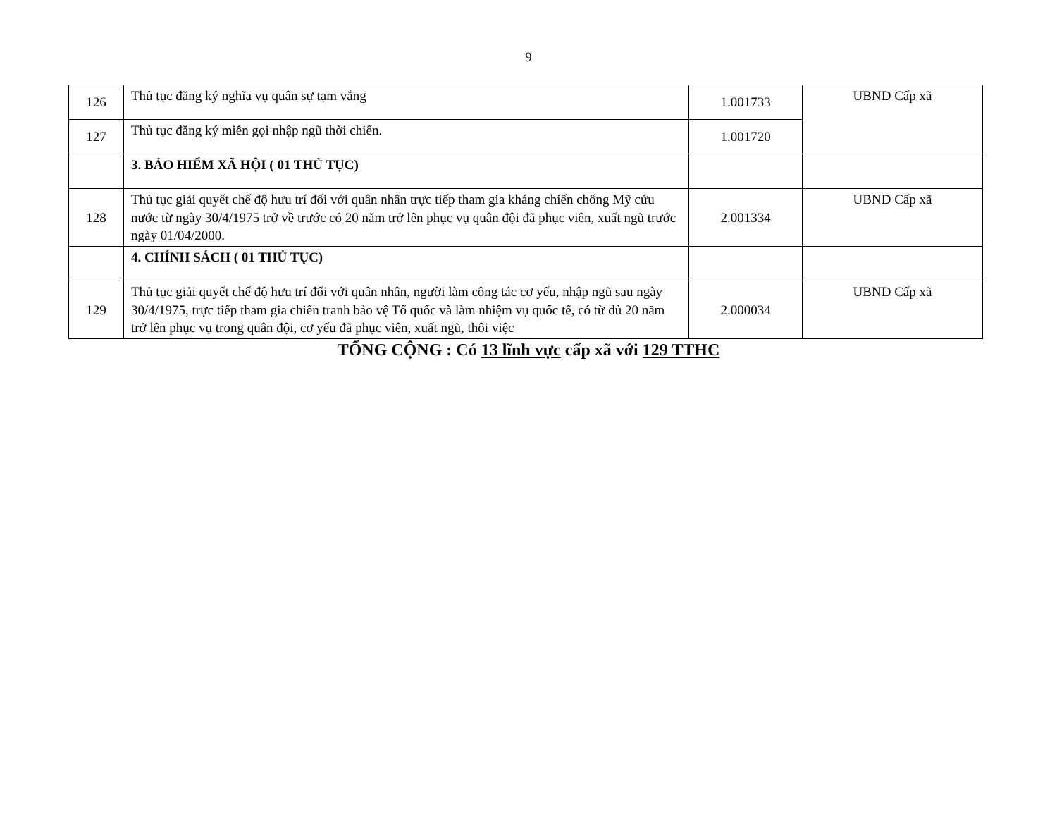9
| 126 | Thủ tục đăng ký nghĩa vụ quân sự tạm vắng | 1.001733 | UBND Cấp xã |
| 127 | Thủ tục đăng ký miễn gọi nhập ngũ thời chiến. | 1.001720 | |
| | 3. BẢO HIỂM XÃ HỘI ( 01 THỦ TỤC) | | |
| 128 | Thủ tục giải quyết chế độ hưu trí đối với quân nhân trực tiếp tham gia kháng chiến chống Mỹ cứu nước từ ngày 30/4/1975 trở về trước có 20 năm trở lên phục vụ quân đội đã phục viên, xuất ngũ trước ngày 01/04/2000. | 2.001334 | UBND Cấp xã |
| | 4. CHÍNH SÁCH ( 01 THỦ TỤC) | | |
| 129 | Thủ tục giải quyết chế độ hưu trí đối với quân nhân, người làm công tác cơ yếu, nhập ngũ sau ngày 30/4/1975, trực tiếp tham gia chiến tranh bảo vệ Tổ quốc và làm nhiệm vụ quốc tế, có từ đủ 20 năm trở lên phục vụ trong quân đội, cơ yếu đã phục viên, xuất ngũ, thôi việc | 2.000034 | UBND Cấp xã |
TỔNG CỘNG : Có 13 lĩnh vực cấp xã với 129 TTHC